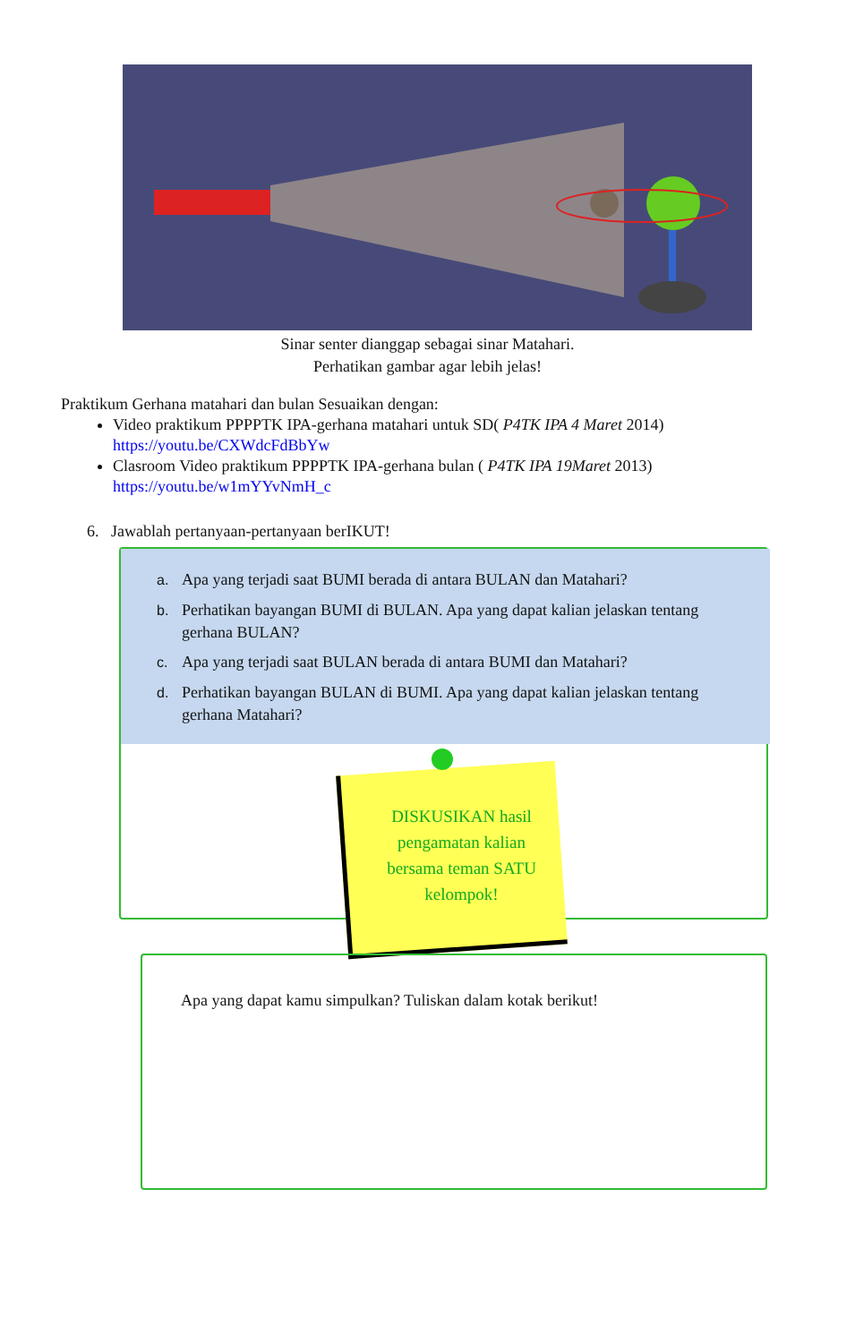Sinar senter dianggap sebagai sinar Matahari.
Perhatikan gambar agar lebih jelas!
Praktikum Gerhana matahari dan bulan Sesuaikan dengan:
Video praktikum PPPPTK IPA-gerhana matahari untuk SD( P4TK IPA 4 Maret 2014)
https://youtu.be/CXWdcFdBbYw
Clasroom Video praktikum PPPPTK IPA-gerhana bulan ( P4TK IPA 19Maret 2013)
https://youtu.be/w1mYYvNmH_c
6. Jawablah pertanyaan-pertanyaan berIKUT!
a. Apa yang terjadi saat BUMI berada di antara BULAN dan Matahari?
b. Perhatikan bayangan BUMI di BULAN. Apa yang dapat kalian jelaskan tentang gerhana BULAN?
c. Apa yang terjadi saat BULAN berada di antara BUMI dan Matahari?
d. Perhatikan bayangan BULAN di BUMI. Apa yang dapat kalian jelaskan tentang gerhana Matahari?
DISKUSIKAN hasil
pengamatan kalian
bersama teman SATU
kelompok!
Apa yang dapat kamu simpulkan? Tuliskan dalam kotak berikut!